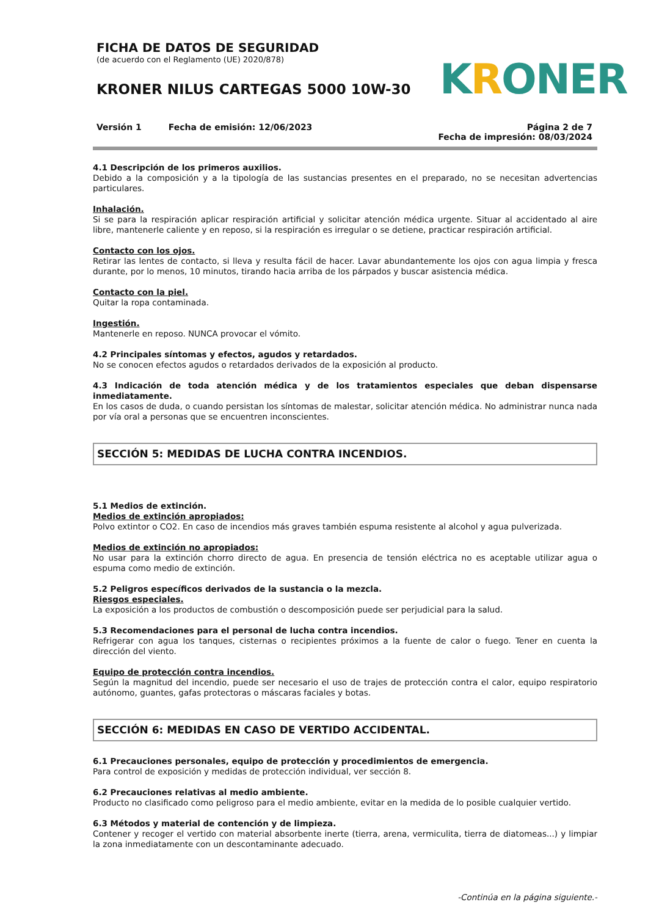FICHA DE DATOS DE SEGURIDAD
(de acuerdo con el Reglamento (UE) 2020/878)
KRONER NILUS CARTEGAS 5000 10W-30
KRO NER
Versión 1 Fecha de emisión: 12/06/2023
Página 2 de 7
Fecha de impresión: 08/03/2024
4.1 Descripción de los primeros auxilios.
Debido a la composición y a la tipología de las sustancias presentes en el preparado, no se necesitan advertencias particulares.
Inhalación.
Si se para la respiración aplicar respiración artificial y solicitar atención médica urgente. Situar al accidentado al aire libre, mantenerle caliente y en reposo, si la respiración es irregular o se detiene, practicar respiración artificial.
Contacto con los ojos.
Retirar las lentes de contacto, si lleva y resulta fácil de hacer. Lavar abundantemente los ojos con agua limpia y fresca durante, por lo menos, 10 minutos, tirando hacia arriba de los párpados y buscar asistencia médica.
Contacto con la piel.
Quitar la ropa contaminada.
Ingestión.
Mantenerle en reposo. NUNCA provocar el vómito.
4.2 Principales síntomas y efectos, agudos y retardados.
No se conocen efectos agudos o retardados derivados de la exposición al producto.
4.3 Indicación de toda atención médica y de los tratamientos especiales que deban dispensarse inmediatamente.
En los casos de duda, o cuando persistan los síntomas de malestar, solicitar atención médica. No administrar nunca nada por vía oral a personas que se encuentren inconscientes.
SECCIÓN 5: MEDIDAS DE LUCHA CONTRA INCENDIOS.
5.1 Medios de extinción.
Medios de extinción apropiados:
Polvo extintor o CO2. En caso de incendios más graves también espuma resistente al alcohol y agua pulverizada.
Medios de extinción no apropiados:
No usar para la extinción chorro directo de agua. En presencia de tensión eléctrica no es aceptable utilizar agua o espuma como medio de extinción.
5.2 Peligros específicos derivados de la sustancia o la mezcla.
Riesgos especiales.
La exposición a los productos de combustión o descomposición puede ser perjudicial para la salud.
5.3 Recomendaciones para el personal de lucha contra incendios.
Refrigerar con agua los tanques, cisternas o recipientes próximos a la fuente de calor o fuego. Tener en cuenta la dirección del viento.
Equipo de protección contra incendios.
Según la magnitud del incendio, puede ser necesario el uso de trajes de protección contra el calor, equipo respiratorio autónomo, guantes, gafas protectoras o máscaras faciales y botas.
SECCIÓN 6: MEDIDAS EN CASO DE VERTIDO ACCIDENTAL.
6.1 Precauciones personales, equipo de protección y procedimientos de emergencia.
Para control de exposición y medidas de protección individual, ver sección 8.
6.2 Precauciones relativas al medio ambiente.
Producto no clasificado como peligroso para el medio ambiente, evitar en la medida de lo posible cualquier vertido.
6.3 Métodos y material de contención y de limpieza.
Contener y recoger el vertido con material absorbente inerte (tierra, arena, vermiculita, tierra de diatomeas...) y limpiar la zona inmediatamente con un descontaminante adecuado.
-Continúa en la página siguiente.-